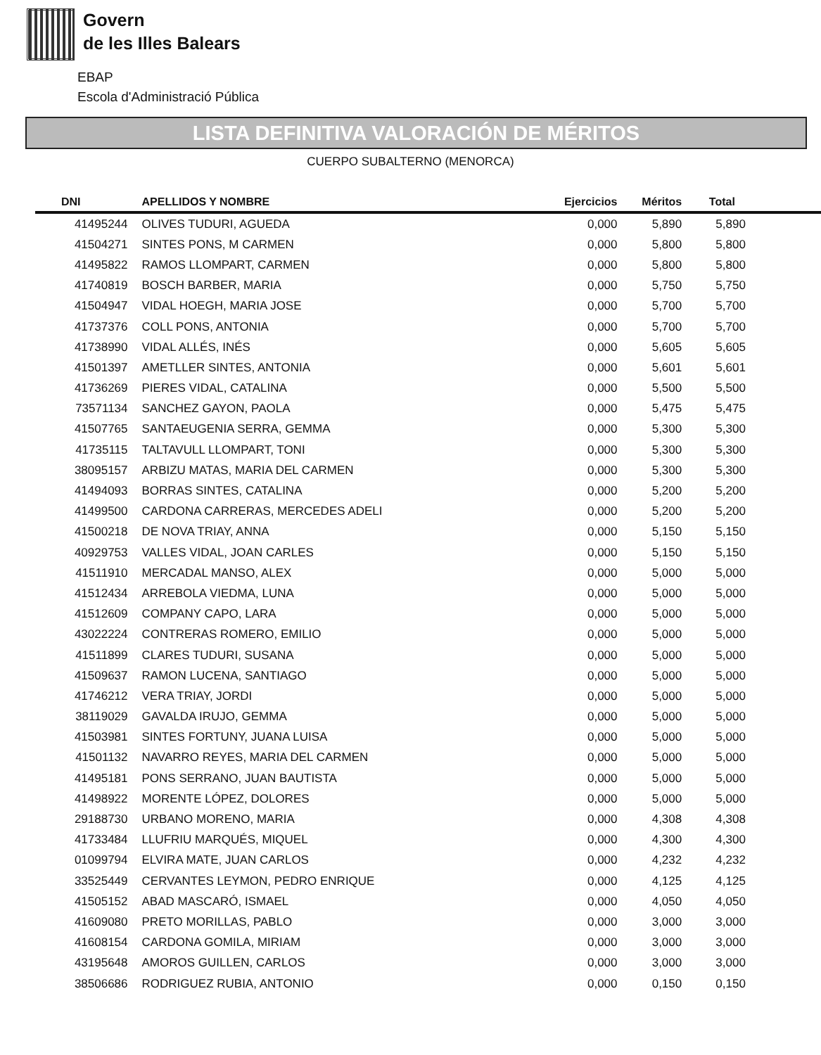Govern
de les Illes Balears
EBAP
Escola d'Administració Pública
LISTA DEFINITIVA VALORACIÓN DE MÉRITOS
CUERPO SUBALTERNO (MENORCA)
| DNI | APELLIDOS Y NOMBRE | Ejercicios | Méritos | Total | |
| --- | --- | --- | --- | --- | --- |
| 41495244 | OLIVES TUDURI, AGUEDA | 0,000 | 5,890 | 5,890 | |
| 41504271 | SINTES PONS, M CARMEN | 0,000 | 5,800 | 5,800 | |
| 41495822 | RAMOS LLOMPART, CARMEN | 0,000 | 5,800 | 5,800 | |
| 41740819 | BOSCH BARBER, MARIA | 0,000 | 5,750 | 5,750 | |
| 41504947 | VIDAL HOEGH, MARIA JOSE | 0,000 | 5,700 | 5,700 | |
| 41737376 | COLL PONS, ANTONIA | 0,000 | 5,700 | 5,700 | |
| 41738990 | VIDAL ALLÉS, INÉS | 0,000 | 5,605 | 5,605 | |
| 41501397 | AMETLLER SINTES, ANTONIA | 0,000 | 5,601 | 5,601 | |
| 41736269 | PIERES VIDAL, CATALINA | 0,000 | 5,500 | 5,500 | |
| 73571134 | SANCHEZ GAYON, PAOLA | 0,000 | 5,475 | 5,475 | |
| 41507765 | SANTAEUGENIA SERRA, GEMMA | 0,000 | 5,300 | 5,300 | |
| 41735115 | TALTAVULL LLOMPART, TONI | 0,000 | 5,300 | 5,300 | |
| 38095157 | ARBIZU MATAS, MARIA DEL CARMEN | 0,000 | 5,300 | 5,300 | |
| 41494093 | BORRAS SINTES, CATALINA | 0,000 | 5,200 | 5,200 | |
| 41499500 | CARDONA CARRERAS, MERCEDES ADELI | 0,000 | 5,200 | 5,200 | |
| 41500218 | DE NOVA TRIAY, ANNA | 0,000 | 5,150 | 5,150 | |
| 40929753 | VALLES VIDAL, JOAN CARLES | 0,000 | 5,150 | 5,150 | |
| 41511910 | MERCADAL MANSO, ALEX | 0,000 | 5,000 | 5,000 | |
| 41512434 | ARREBOLA VIEDMA, LUNA | 0,000 | 5,000 | 5,000 | |
| 41512609 | COMPANY CAPO, LARA | 0,000 | 5,000 | 5,000 | |
| 43022224 | CONTRERAS ROMERO, EMILIO | 0,000 | 5,000 | 5,000 | |
| 41511899 | CLARES TUDURI, SUSANA | 0,000 | 5,000 | 5,000 | |
| 41509637 | RAMON LUCENA, SANTIAGO | 0,000 | 5,000 | 5,000 | |
| 41746212 | VERA TRIAY, JORDI | 0,000 | 5,000 | 5,000 | |
| 38119029 | GAVALDA IRUJO, GEMMA | 0,000 | 5,000 | 5,000 | |
| 41503981 | SINTES FORTUNY, JUANA LUISA | 0,000 | 5,000 | 5,000 | |
| 41501132 | NAVARRO REYES, MARIA DEL CARMEN | 0,000 | 5,000 | 5,000 | |
| 41495181 | PONS SERRANO, JUAN BAUTISTA | 0,000 | 5,000 | 5,000 | |
| 41498922 | MORENTE LÓPEZ, DOLORES | 0,000 | 5,000 | 5,000 | |
| 29188730 | URBANO MORENO, MARIA | 0,000 | 4,308 | 4,308 | |
| 41733484 | LLUFRIU MARQUÉS, MIQUEL | 0,000 | 4,300 | 4,300 | |
| 01099794 | ELVIRA MATE, JUAN CARLOS | 0,000 | 4,232 | 4,232 | |
| 33525449 | CERVANTES LEYMON, PEDRO ENRIQUE | 0,000 | 4,125 | 4,125 | |
| 41505152 | ABAD MASCARÓ, ISMAEL | 0,000 | 4,050 | 4,050 | |
| 41609080 | PRETO MORILLAS, PABLO | 0,000 | 3,000 | 3,000 | |
| 41608154 | CARDONA GOMILA, MIRIAM | 0,000 | 3,000 | 3,000 | |
| 43195648 | AMOROS GUILLEN, CARLOS | 0,000 | 3,000 | 3,000 | |
| 38506686 | RODRIGUEZ RUBIA, ANTONIO | 0,000 | 0,150 | 0,150 | |